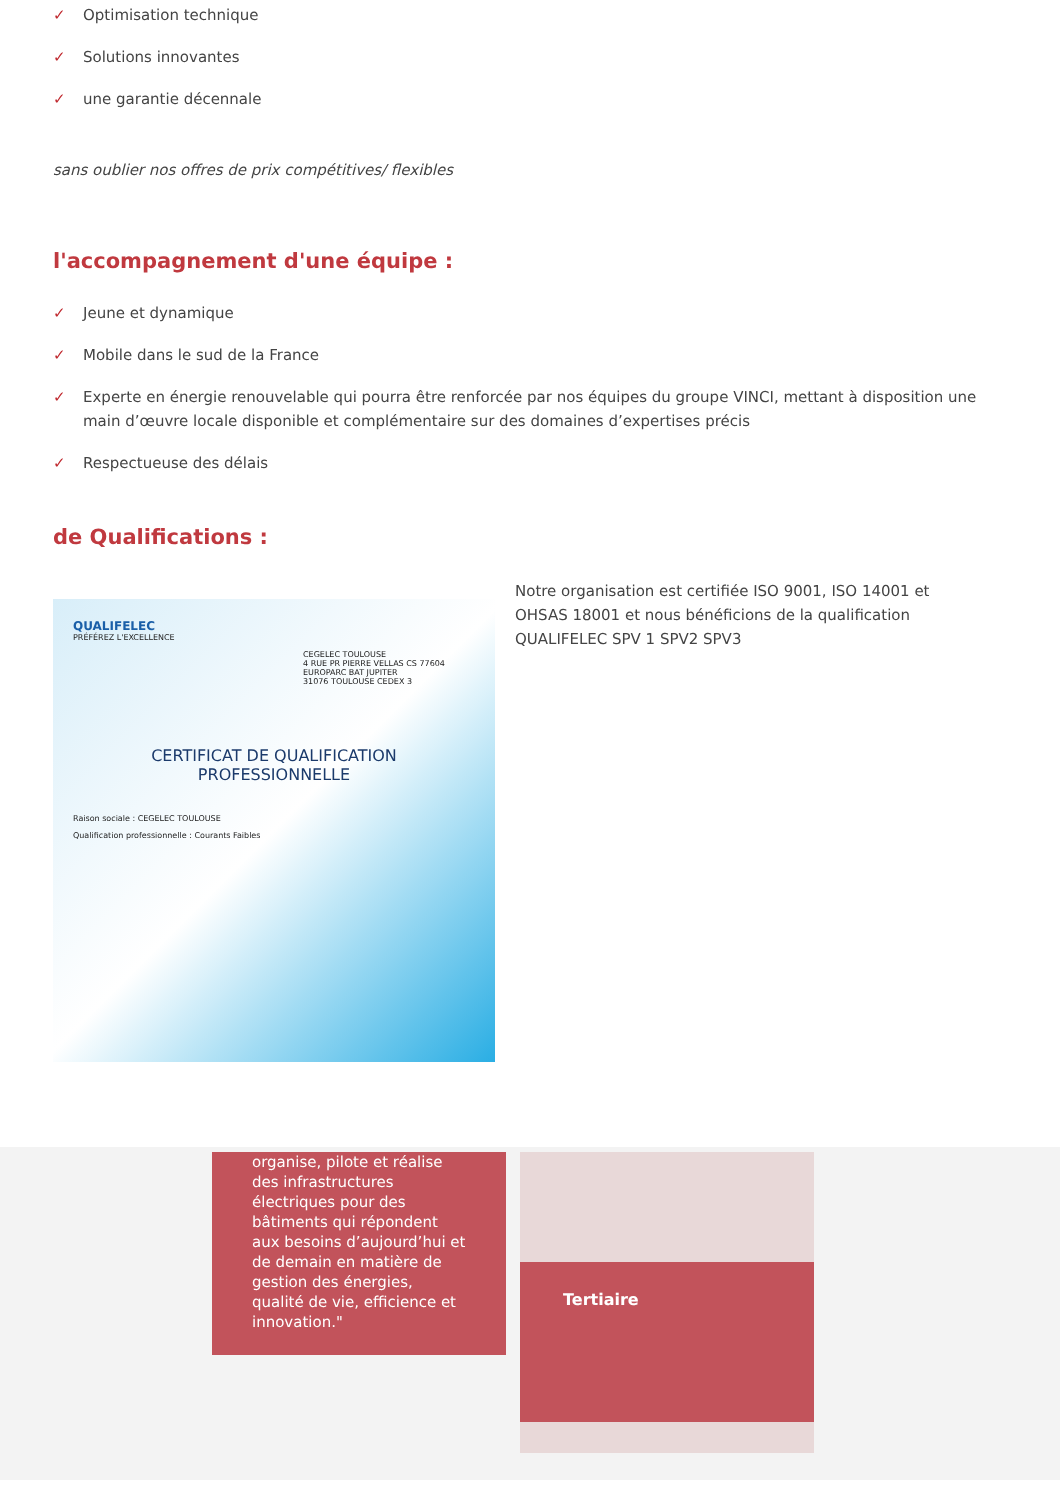✓ Optimisation technique
✓ Solutions innovantes
✓ une garantie décennale
sans oublier nos offres de prix compétitives/ flexibles
l'accompagnement d'une équipe :
✓ Jeune et dynamique
✓ Mobile dans le sud de la France
✓ Experte en énergie renouvelable qui pourra être renforcée par nos équipes du groupe VINCI, mettant à disposition une main d’œuvre locale disponible et complémentaire sur des domaines d’expertises précis
✓ Respectueuse des délais
de Qualifications :
QUALIFELEC
PRÉFÉREZ L'EXCELLENCE
CEGELEC TOULOUSE
4 RUE PR PIERRE VELLAS CS 77604
EUROPARC BAT JUPITER
31076 TOULOUSE CEDEX 3
CERTIFICAT DE QUALIFICATION
PROFESSIONNELLE
Raison sociale : CEGELEC TOULOUSE
Qualification professionnelle : Courants Faibles
Notre organisation est certifiée ISO 9001, ISO 14001 et OHSAS 18001 et nous bénéficions de la qualification QUALIFELEC SPV 1 SPV2 SPV3
organise, pilote et réalise des infrastructures électriques pour des bâtiments qui répondent aux besoins d’aujourd’hui et de demain en matière de gestion des énergies, qualité de vie, efficience et innovation."
Tertiaire